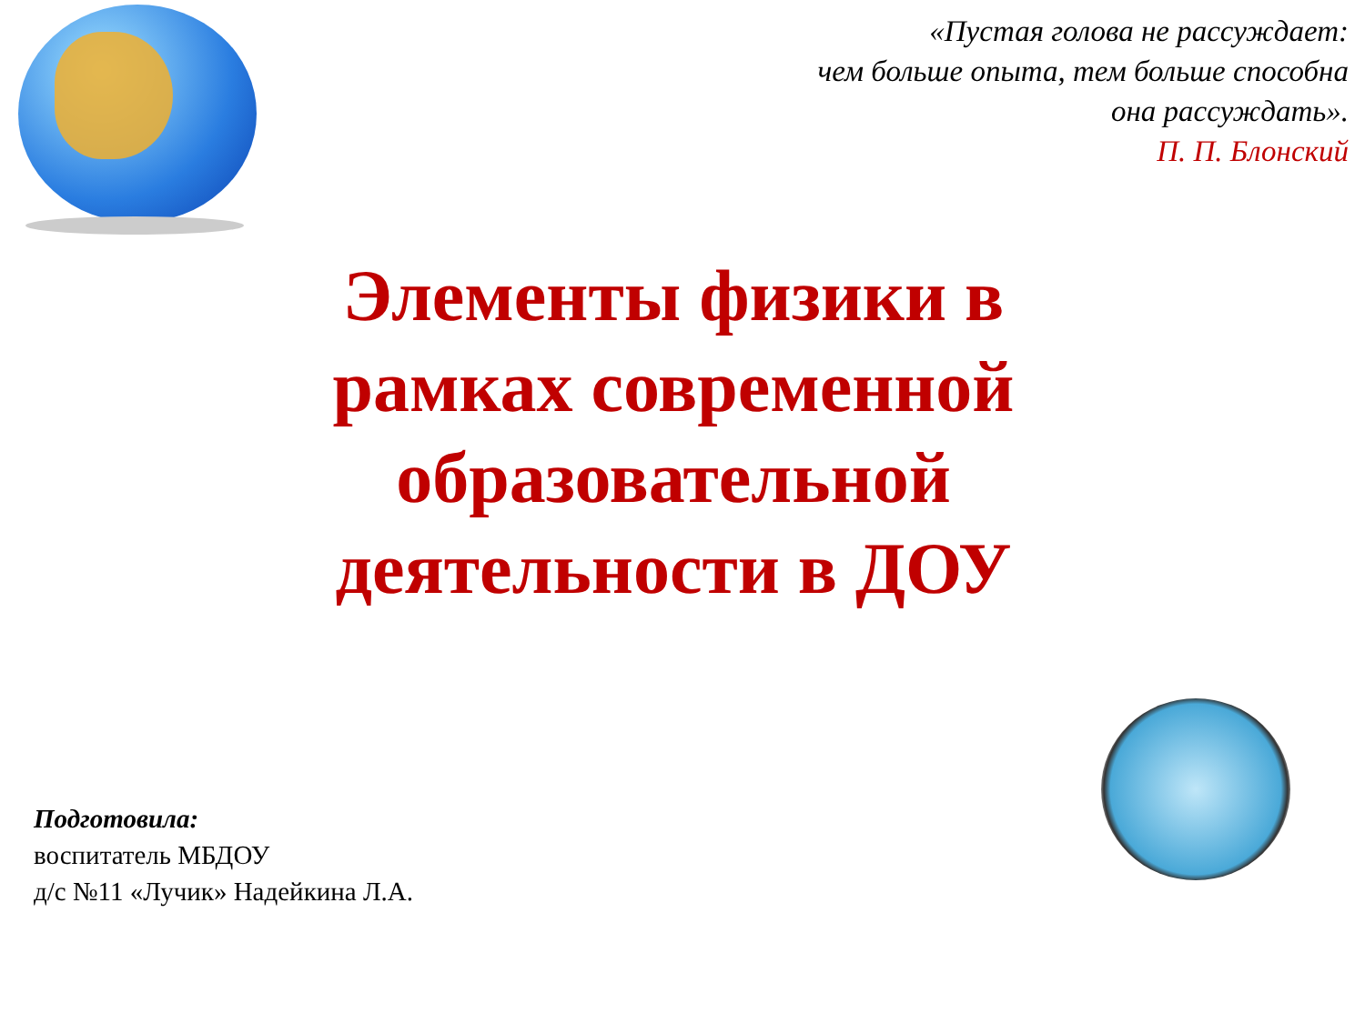«Пустая голова не рассуждает:
чем больше опыта, тем больше способна
она рассуждать».
П. П. Блонский
Элементы физики в рамках современной образовательной деятельности в ДОУ
Подготовила:
воспитатель МБДОУ
д/с №11 «Лучик» Надейкина Л.А.